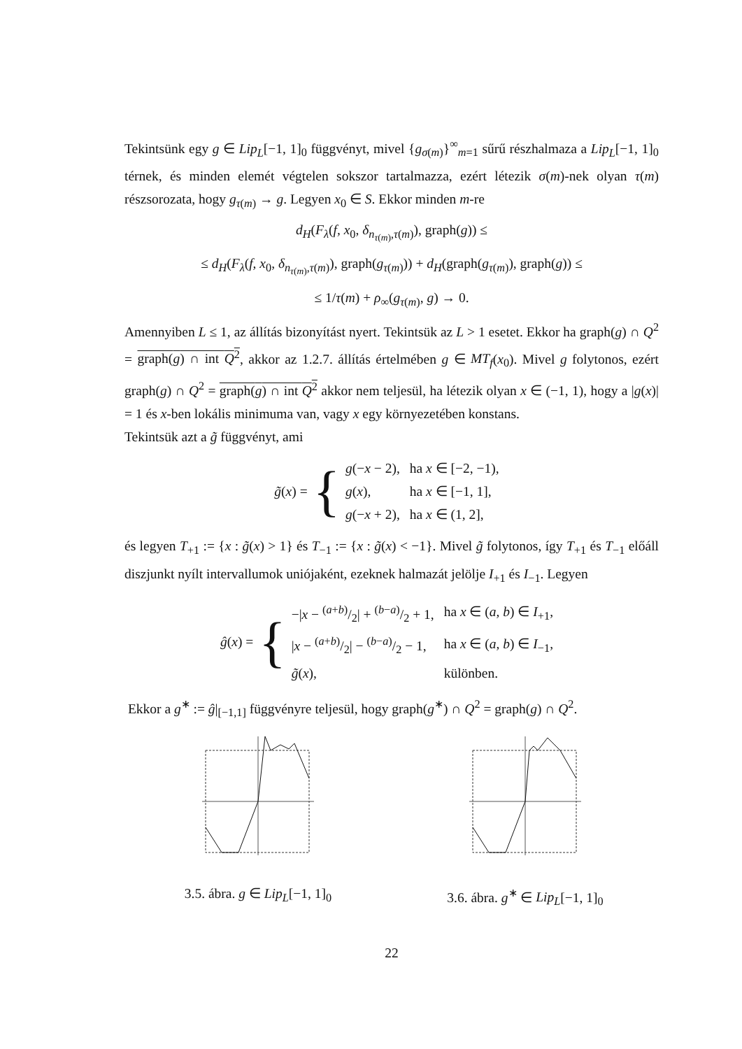Tekintsünk egy g ∈ Lip<sub>L</sub>[−1, 1]<sub>0</sub> függvényt, mivel {g<sub>σ(m)</sub>}<sup>∞</sup><sub>m=1</sub> sűrű részhalmaza a Lip<sub>L</sub>[−1, 1]<sub>0</sub> térnek, és minden elemét végtelen sokszor tartalmazza, ezért létezik σ(m)-nek olyan τ(m) részsorozata, hogy g<sub>τ(m)</sub> → g. Legyen x<sub>0</sub> ∈ S. Ekkor minden m-re
d<sub>H</sub>(F<sub>λ</sub>(f, x<sub>0</sub>, δ<sub>n<sub>τ(m)</sub>,τ(m)</sub>), graph(g)) ≤
≤ d<sub>H</sub>(F<sub>λ</sub>(f, x<sub>0</sub>, δ<sub>n<sub>τ(m)</sub>,τ(m)</sub>), graph(g<sub>τ(m)</sub>)) + d<sub>H</sub>(graph(g<sub>τ(m)</sub>), graph(g)) ≤
≤ 1/τ(m) + ρ<sub>∞</sub>(g<sub>τ(m)</sub>, g) → 0.
Amennyiben L ≤ 1, az állítás bizonyítást nyert. Tekintsük az L > 1 esetet. Ekkor ha graph(g) ∩ Q<sup>2</sup> = graph(g) ∩ int Q<sup>2</sup>, akkor az 1.2.7. állítás értelmében g ∈ MT<sub>f</sub>(x<sub>0</sub>). Mivel g folytonos, ezért graph(g) ∩ Q<sup>2</sup> = graph(g) ∩ int Q<sup>2</sup> akkor nem teljesül, ha létezik olyan x ∈ (−1, 1), hogy a |g(x)| = 1 és x-ben lokális minimuma van, vagy x egy környezetében konstans.
Tekintsük azt a g̃ függvényt, ami
g̃(x) = {
| g (− x − 2), | ha x ∈ [−2, −1), |
| g ( x ), | ha x ∈ [−1, 1], |
| g (− x + 2), | ha x ∈ (1, 2], |
és legyen T<sub>+1</sub> := {x : g̃(x) > 1} és T<sub>−1</sub> := {x : g̃(x) < −1}. Mivel g̃ folytonos, így T<sub>+1</sub> és T<sub>−1</sub> előáll diszjunkt nyílt intervallumok uniójaként, ezeknek halmazát jelölje I<sub>+1</sub> és I<sub>−1</sub>. Legyen
ĝ(x) = {
| −/ x − ( a + b )/2/ + ( b − a )/2 + 1, | ha x ∈ ( a, b ) ∈ I<sub>+1</sub>, |
| / x − ( a + b )/2/ − ( b − a )/2 − 1, | ha x ∈ ( a, b ) ∈ I<sub>−1</sub>, |
| g̃ ( x ), | különben. |
Ekkor a g<sup>∗</sup> := ĝ|<sub>[−1,1]</sub> függvényre teljesül, hogy graph(g<sup>∗</sup>) ∩ Q<sup>2</sup> = graph(g) ∩ Q<sup>2</sup>.
3.5. ábra. g ∈ Lip<sub>L</sub>[−1, 1]<sub>0</sub> 3.6. ábra. g<sup>∗</sup> ∈ Lip<sub>L</sub>[−1, 1]<sub>0</sub>
22